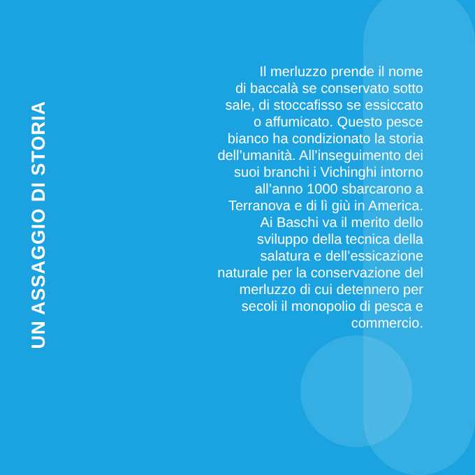UN ASSAGGIO DI STORIA
Il merluzzo prende il nome
di baccalà se conservato sotto
sale, di stoccafisso se essiccato
o affumicato. Questo pesce
bianco ha condizionato la storia
dell’umanità. All’inseguimento dei
suoi branchi i Vichinghi intorno
all’anno 1000 sbarcarono a
Terranova e di lì giù in America.
Ai Baschi va il merito dello
sviluppo della tecnica della
salatura e dell’essicazione
naturale per la conservazione del
merluzzo di cui detennero per
secoli il monopolio di pesca e
commercio.